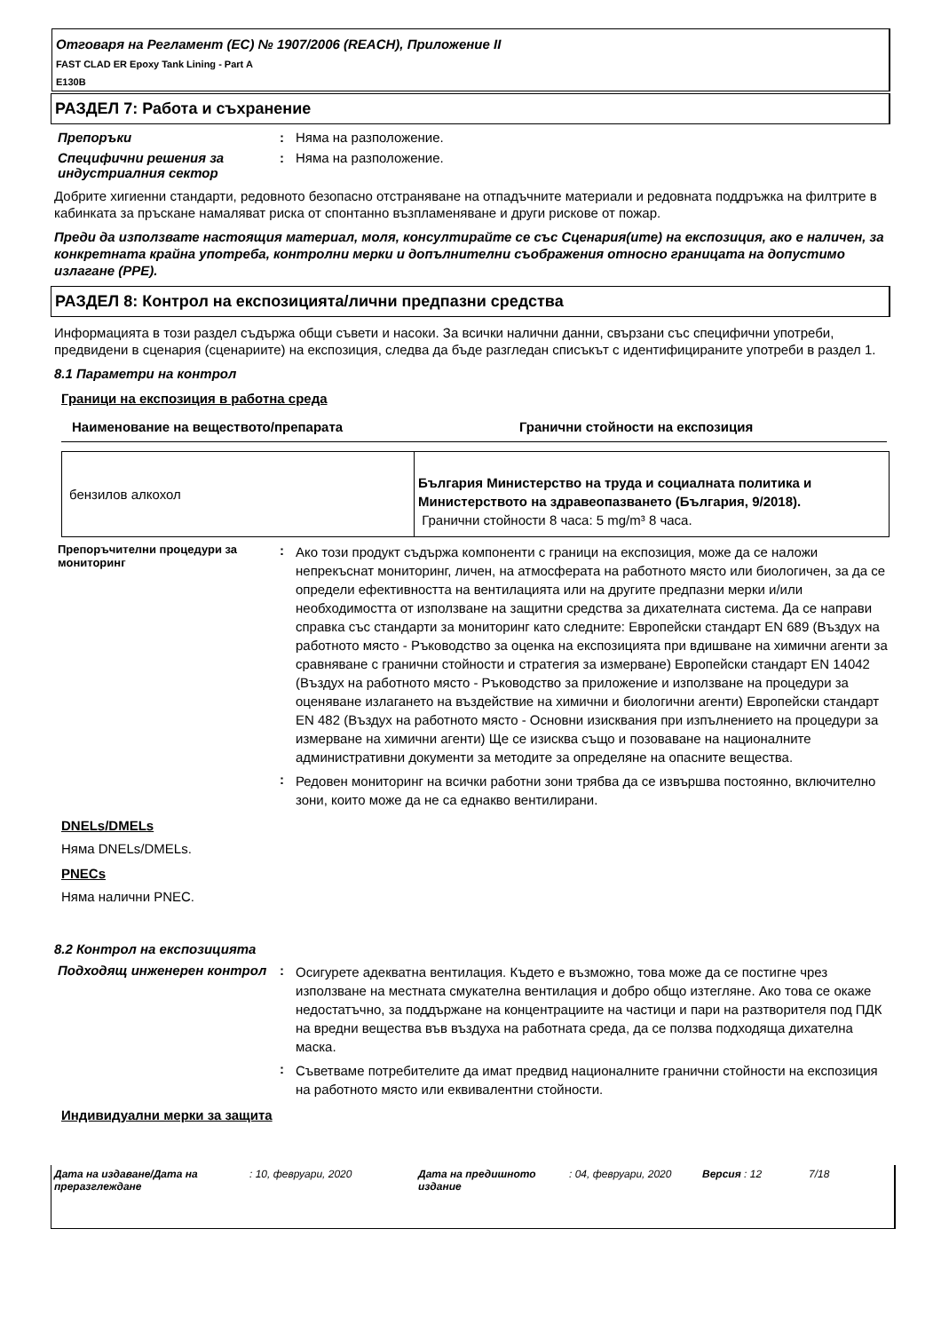Отговаря на Регламент (ЕС) № 1907/2006 (REACH), Приложение II
FAST CLAD ER Epoxy Tank Lining - Part A
E130B
РАЗДЕЛ 7: Работа и съхранение
Препоръки : Няма на разположение.
Специфични решения за индустриалния сектор
: Няма на разположение.
Добрите хигиенни стандарти, редовното безопасно отстраняване на отпадъчните материали и редовната поддръжка на филтрите в кабинката за пръскане намаляват риска от спонтанно възпламеняване и други рискове от пожар.
Преди да използвате настоящия материал, моля, консултирайте се със Сценария(ите) на експозиция, ако е наличен, за конкретната крайна употреба, контролни мерки и допълнителни съображения относно границата на допустимо излагане (PPE).
РАЗДЕЛ 8: Контрол на експозицията/лични предпазни средства
Информацията в този раздел съдържа общи съвети и насоки. За всички налични данни, свързани със специфични употреби, предвидени в сценария (сценариите) на експозиция, следва да бъде разгледан списъкът с идентифицираните употреби в раздел 1.
8.1 Параметри на контрол
Граници на експозиция в работна среда
| Наименование на веществото/препарата | Гранични стойности на експозиция |
| --- | --- |
| бензилов алкохол | България Министерство на труда и социалната политика и Министерството на здравеопазването (България, 9/2018). Гранични стойности 8 часа: 5 mg/m³ 8 часа. |
Препоръчителни процедури за мониторинг
:
Ако този продукт съдържа компоненти с граници на експозиция, може да се наложи непрекъснат мониторинг, личен, на атмосферата на работното място или биологичен, за да се определи ефективността на вентилацията или на другите предпазни мерки и/или необходимостта от използване на защитни средства за дихателната система. Да се направи справка със стандарти за мониторинг като следните: Европейски стандарт EN 689 (Въздух на работното място - Ръководство за оценка на експозицията при вдишване на химични агенти за сравняване с гранични стойности и стратегия за измерване) Европейски стандарт EN 14042 (Въздух на работното място - Ръководство за приложение и използване на процедури за оценяване излагането на въздействие на химични и биологични агенти) Европейски стандарт EN 482 (Въздух на работното място - Основни изисквания при изпълнението на процедури за измерване на химични агенти) Ще се изисква също и позоваване на националните административни документи за методите за определяне на опасните вещества.
:
Редовен мониторинг на всички работни зони трябва да се извършва постоянно, включително зони, които може да не са еднакво вентилирани.
DNELs/DMELs
Няма DNELs/DMELs.
PNECs
Няма налични PNEC.
8.2 Контрол на експозицията
Подходящ инженерен контрол :
Осигурете адекватна вентилация. Където е възможно, това може да се постигне чрез използване на местната смукателна вентилация и добро общо изтегляне. Ако това се окаже недостатъчно, за поддържане на концентрациите на частици и пари на разтворителя под ПДК на вредни вещества във въздуха на работната среда, да се ползва подходяща дихателна маска.
:
Съветваме потребителите да имат предвид националните гранични стойности на експозиция на работното място или еквивалентни стойности.
Индивидуални мерки за защита
Дата на издаване/Дата на преразглеждане
: 10, февруари, 2020 Дата на предишното издание
: 04, февруари, 2020
Версия : 12 7/18